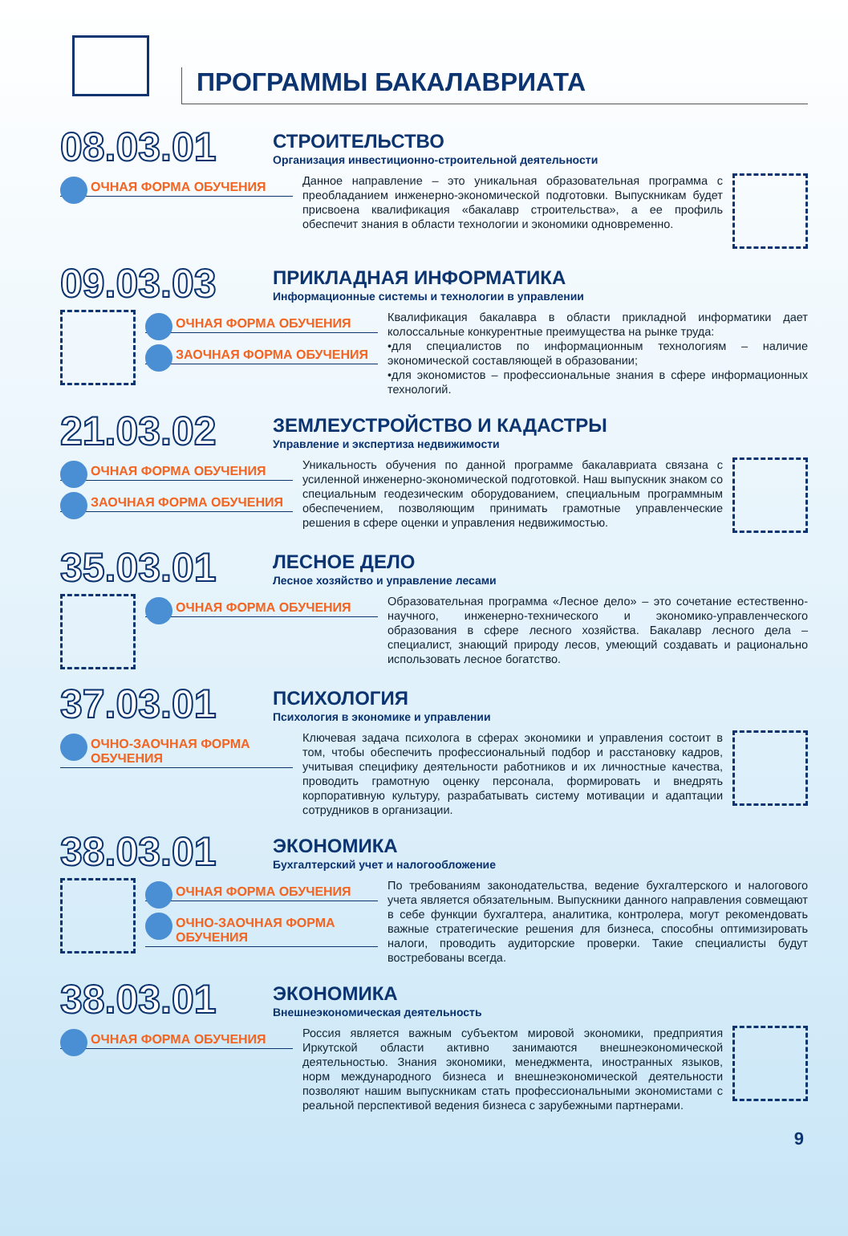ПРОГРАММЫ БАКАЛАВРИАТА
08.03.01
СТРОИТЕЛЬСТВО
Организация инвестиционно-строительной деятельности
ОЧНАЯ ФОРМА ОБУЧЕНИЯ
Данное направление – это уникальная образовательная программа с преобладанием инженерно-экономической подготовки. Выпускникам будет присвоена квалификация «бакалавр строительства», а ее профиль обеспечит знания в области технологии и экономики одновременно.
09.03.03
ПРИКЛАДНАЯ ИНФОРМАТИКА
Информационные системы и технологии в управлении
ОЧНАЯ ФОРМА ОБУЧЕНИЯ
ЗАОЧНАЯ ФОРМА ОБУЧЕНИЯ
Квалификация бакалавра в области прикладной информатики дает колоссальные конкурентные преимущества на рынке труда:
•для специалистов по информационным технологиям – наличие экономической составляющей в образовании;
•для экономистов – профессиональные знания в сфере информационных технологий.
21.03.02
ЗЕМЛЕУСТРОЙСТВО И КАДАСТРЫ
Управление и экспертиза недвижимости
ОЧНАЯ ФОРМА ОБУЧЕНИЯ
ЗАОЧНАЯ ФОРМА ОБУЧЕНИЯ
Уникальность обучения по данной программе бакалавриата связана с усиленной инженерно-экономической подготовкой. Наш выпускник знаком со специальным геодезическим оборудованием, специальным программным обеспечением, позволяющим принимать грамотные управленческие решения в сфере оценки и управления недвижимостью.
35.03.01
ЛЕСНОЕ ДЕЛО
Лесное хозяйство и управление лесами
ОЧНАЯ ФОРМА ОБУЧЕНИЯ
Образовательная программа «Лесное дело» – это сочетание естественно-научного, инженерно-технического и экономико-управленческого образования в сфере лесного хозяйства. Бакалавр лесного дела – специалист, знающий природу лесов, умеющий создавать и рационально использовать лесное богатство.
37.03.01
ПСИХОЛОГИЯ
Психология в экономике и управлении
ОЧНО-ЗАОЧНАЯ ФОРМА ОБУЧЕНИЯ
Ключевая задача психолога в сферах экономики и управления состоит в том, чтобы обеспечить профессиональный подбор и расстановку кадров, учитывая специфику деятельности работников и их личностные качества, проводить грамотную оценку персонала, формировать и внедрять корпоративную культуру, разрабатывать систему мотивации и адаптации сотрудников в организации.
38.03.01
ЭКОНОМИКА
Бухгалтерский учет и налогообложение
ОЧНАЯ ФОРМА ОБУЧЕНИЯ
ОЧНО-ЗАОЧНАЯ ФОРМА ОБУЧЕНИЯ
По требованиям законодательства, ведение бухгалтерского и налогового учета является обязательным. Выпускники данного направления совмещают в себе функции бухгалтера, аналитика, контролера, могут рекомендовать важные стратегические решения для бизнеса, способны оптимизировать налоги, проводить аудиторские проверки. Такие специалисты будут востребованы всегда.
38.03.01
ЭКОНОМИКА
Внешнеэкономическая деятельность
ОЧНАЯ ФОРМА ОБУЧЕНИЯ
Россия является важным субъектом мировой экономики, предприятия Иркутской области активно занимаются внешнеэкономической деятельностью. Знания экономики, менеджмента, иностранных языков, норм международного бизнеса и внешнеэкономической деятельности позволяют нашим выпускникам стать профессиональными экономистами с реальной перспективой ведения бизнеса с зарубежными партнерами.
9